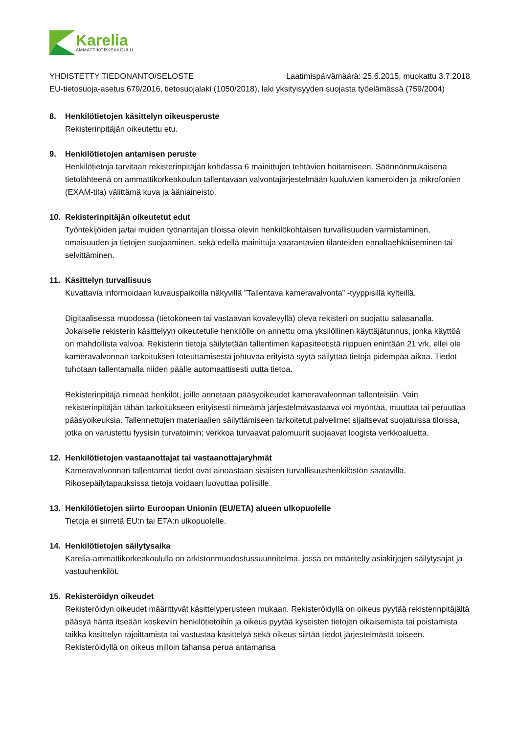Karelia
AMMATTIKORKEAKOULU
YHDISTETTY TIEDONANTO/SELOSTE Laatimispäivämäärä: 25.6.2015, muokattu 3.7.2018
EU-tietosuoja-asetus 679/2016, tietosuojalaki (1050/2018), laki yksityisyyden suojasta työelämässä (759/2004)
8. Henkilötietojen käsittelyn oikeusperuste
Rekisterinpitäjän oikeutettu etu.
9. Henkilötietojen antamisen peruste
Henkilötietoja tarvitaan rekisterinpitäjän kohdassa 6 mainittujen tehtävien hoitamiseen. Säännönmukaisena tietolähteenä on ammattikorkeakoulun tallentavaan valvontajärjestelmään kuuluvien kameroiden ja mikrofonien (EXAM-tila) välittämä kuva ja ääniaineisto.
10. Rekisterinpitäjän oikeutetut edut
Työntekijöiden ja/tai muiden työnantajan tiloissa olevin henkilökohtaisen turvallisuuden varmistaminen, omaisuuden ja tietojen suojaaminen, sekä edellä mainittuja vaarantavien tilanteiden ennaltaehkäiseminen tai selvittäminen.
11. Käsittelyn turvallisuus
Kuvattavia informoidaan kuvauspaikoilla näkyvillä ”Tallentava kameravalvonta” -tyyppisillä kylteillä.
Digitaalisessa muodossa (tietokoneen tai vastaavan kovalevyllä) oleva rekisteri on suojattu salasanalla. Jokaiselle rekisterin käsittelyyn oikeutetulle henkilölle on annettu oma yksilöllinen käyttäjätunnus, jonka käyttöä on mahdollista valvoa. Rekisterin tietoja säilytetään tallentimen kapasiteetistä riippuen enintään 21 vrk, ellei ole kameravalvonnan tarkoituksen toteuttamisesta johtuvaa erityistä syytä säilyttää tietoja pidempää aikaa. Tiedot tuhotaan tallentamalla niiden päälle automaattisesti uutta tietoa.
Rekisterinpitäjä nimeää henkilöt, joille annetaan pääsyoikeudet kameravalvonnan tallenteisiin. Vain rekisterinpitäjän tähän tarkoitukseen erityisesti nimeämä järjestelmävastaava voi myöntää, muuttaa tai peruuttaa pääsyoikeuksia. Tallennettujen materiaalien säilyttämiseen tarkoitetut palvelimet sijaitsevat suojatuissa tiloissa, jotka on varustettu fyysisin turvatoimin; verkkoa turvaavat palomuurit suojaavat loogista verkkoaluetta.
12. Henkilötietojen vastaanottajat tai vastaanottajaryhmät
Kameravalvonnan tallentamat tiedot ovat ainoastaan sisäisen turvallisuushenkilöstön saatavilla. Rikosepäilytapauksissa tietoja voidaan luovuttaa poliisille.
13. Henkilötietojen siirto Euroopan Unionin (EU/ETA) alueen ulkopuolelle
Tietoja ei siirretä EU:n tai ETA:n ulkopuolelle.
14. Henkilötietojen säilytysaika
Karelia-ammattikorkeakoululla on arkistonmuodostussuunnitelma, jossa on määritelty asiakirjojen säilytysajat ja vastuuhenkilöt.
15. Rekisteröidyn oikeudet
Rekisteröidyn oikeudet määrittyvät käsittelyperusteen mukaan. Rekisteröidyllä on oikeus pyytää rekisterinpitäjältä pääsyä häntä itseään koskeviin henkilötietoihin ja oikeus pyytää kyseisten tietojen oikaisemista tai poistamista taikka käsittelyn rajoittamista tai vastustaa käsittelyä sekä oikeus siirtää tiedot järjestelmästä toiseen. Rekisteröidyllä on oikeus milloin tahansa perua antamansa